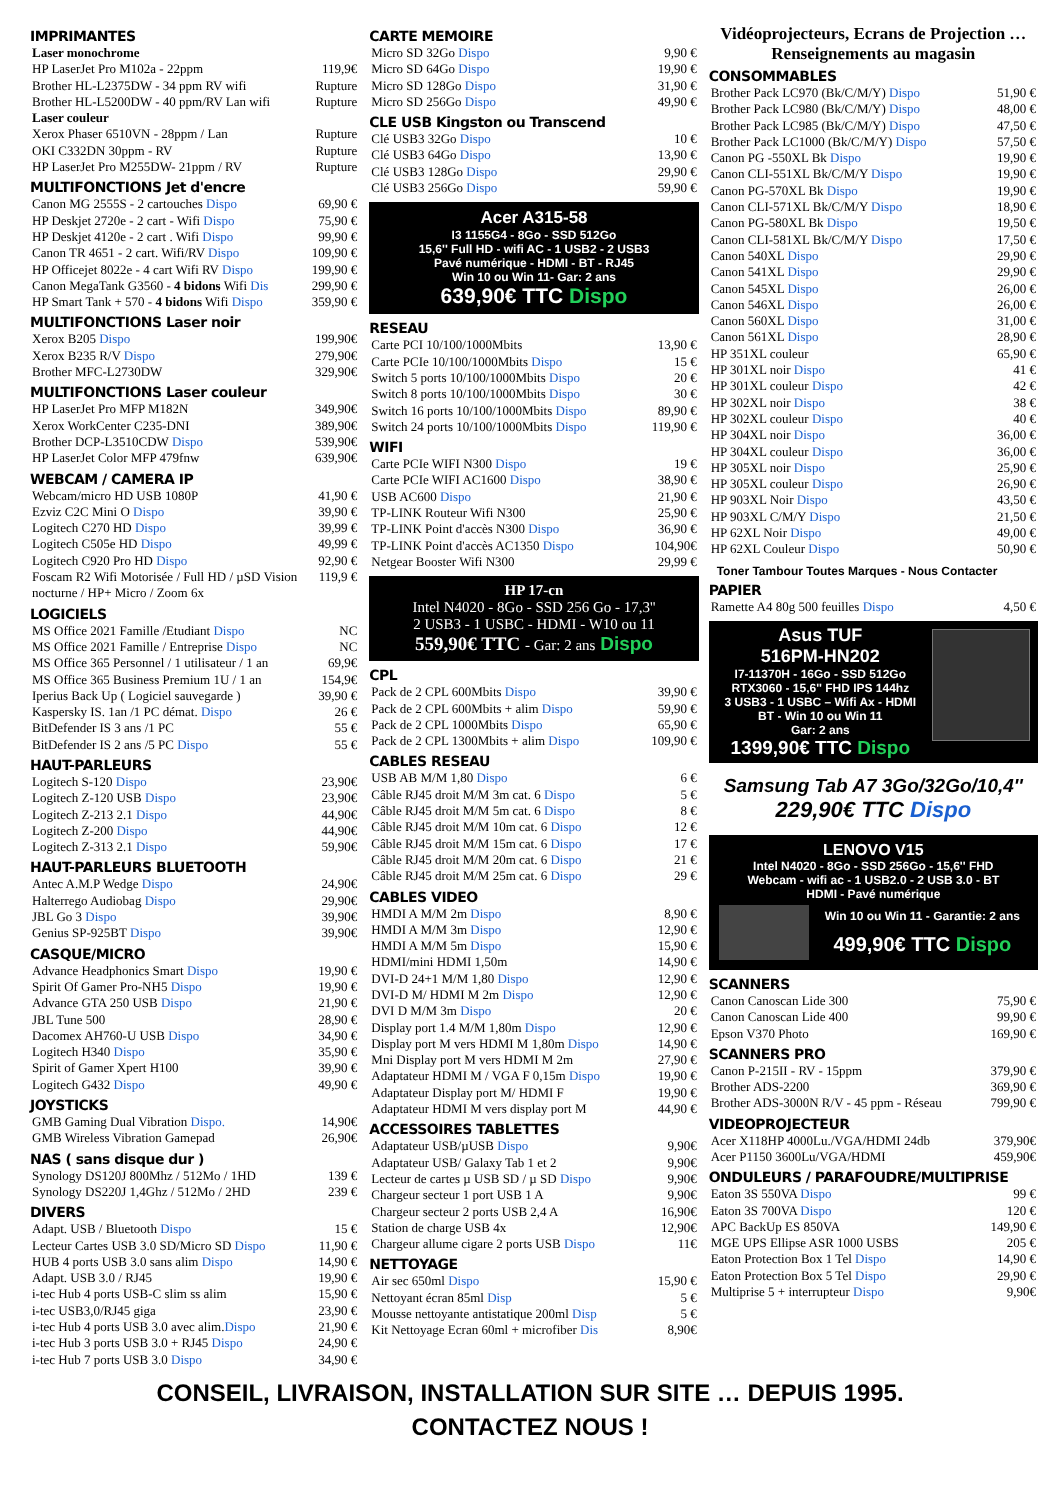IMPRIMANTES
| Laser monochrome | |
| HP LaserJet Pro M102a - 22ppm | 119,9€ |
| Brother HL-L2375DW - 34 ppm RV wifi | Rupture |
| Brother HL-L5200DW - 40 ppm/RV Lan wifi | Rupture |
| Laser couleur | |
| Xerox Phaser 6510VN - 28ppm / Lan | Rupture |
| OKI C332DN 30ppm - RV | Rupture |
| HP LaserJet Pro M255DW- 21ppm / RV | Rupture |
MULTIFONCTIONS Jet d'encre
| Canon MG 2555S - 2 cartouches Dispo | 69,90 € |
| HP Deskjet 2720e - 2 cart - Wifi Dispo | 75,90 € |
| HP Deskjet 4120e - 2 cart . Wifi Dispo | 99,90 € |
| Canon TR 4651 - 2 cart. Wifi/RV Dispo | 109,90 € |
| HP Officejet 8022e - 4 cart Wifi RV Dispo | 199,90 € |
| Canon MegaTank G3560 - 4 bidons Wifi Dis | 299,90 € |
| HP Smart Tank + 570 - 4 bidons Wifi Dispo | 359,90 € |
MULTIFONCTIONS Laser noir
| Xerox B205 Dispo | 199,90€ |
| Xerox B235 R/V Dispo | 279,90€ |
| Brother MFC-L2730DW | 329,90€ |
MULTIFONCTIONS Laser couleur
| HP LaserJet Pro MFP M182N | 349,90€ |
| Xerox WorkCenter C235-DNI | 389,90€ |
| Brother DCP-L3510CDW Dispo | 539,90€ |
| HP LaserJet Color MFP 479fnw | 639,90€ |
WEBCAM / CAMERA IP
| Webcam/micro HD USB 1080P | 41,90 € |
| Ezviz C2C Mini O Dispo | 39,90 € |
| Logitech C270 HD Dispo | 39,99 € |
| Logitech C505e HD Dispo | 49,99 € |
| Logitech C920 Pro HD Dispo | 92,90 € |
| Foscam R2 Wifi Motorisée / Full HD / µSD Vision nocturne / HP+ Micro / Zoom 6x | 119,9 € |
LOGICIELS
| MS Office 2021 Famille /Etudiant Dispo | NC |
| MS Office 2021 Famille / Entreprise Dispo | NC |
| MS Office 365 Personnel / 1 utilisateur / 1 an | 69,9€ |
| MS Office 365 Business Premium 1U / 1 an | 154,9€ |
| Iperius Back Up ( Logiciel sauvegarde ) | 39,90 € |
| Kaspersky IS. 1an /1 PC démat. Dispo | 26 € |
| BitDefender IS 3 ans /1 PC | 55 € |
| BitDefender IS 2 ans /5 PC Dispo | 55 € |
HAUT-PARLEURS
| Logitech S-120 Dispo | 23,90€ |
| Logitech Z-120 USB Dispo | 23,90€ |
| Logitech Z-213 2.1 Dispo | 44,90€ |
| Logitech Z-200 Dispo | 44,90€ |
| Logitech Z-313 2.1 Dispo | 59,90€ |
HAUT-PARLEURS BLUETOOTH
| Antec A.M.P Wedge Dispo | 24,90€ |
| Halterrego Audiobag Dispo | 29,90€ |
| JBL Go 3 Dispo | 39,90€ |
| Genius SP-925BT Dispo | 39,90€ |
CASQUE/MICRO
| Advance Headphonics Smart Dispo | 19,90 € |
| Spirit Of Gamer Pro-NH5 Dispo | 19,90 € |
| Advance GTA 250 USB Dispo | 21,90 € |
| JBL Tune 500 | 28,90 € |
| Dacomex AH760-U USB Dispo | 34,90 € |
| Logitech H340 Dispo | 35,90 € |
| Spirit of Gamer Xpert H100 | 39,90 € |
| Logitech G432 Dispo | 49,90 € |
JOYSTICKS
| GMB Gaming Dual Vibration Dispo. | 14,90€ |
| GMB Wireless Vibration Gamepad | 26,90€ |
NAS ( sans disque dur )
| Synology DS120J 800Mhz / 512Mo / 1HD | 139 € |
| Synology DS220J 1,4Ghz / 512Mo / 2HD | 239 € |
DIVERS
| Adapt. USB / Bluetooth Dispo | 15 € |
| Lecteur Cartes USB 3.0 SD/Micro SD Dispo | 11,90 € |
| HUB 4 ports USB 3.0 sans alim Dispo | 14,90 € |
| Adapt. USB 3.0 / RJ45 | 19,90 € |
| i-tec Hub 4 ports USB-C slim ss alim | 15,90 € |
| i-tec USB3,0/RJ45 giga | 23,90 € |
| i-tec Hub 4 ports USB 3.0 avec alim. Dispo | 21,90 € |
| i-tec Hub 3 ports USB 3.0 + RJ45 Dispo | 24,90 € |
| i-tec Hub 7 ports USB 3.0 Dispo | 34,90 € |
CARTE MEMOIRE
| Micro SD 32Go Dispo | 9,90 € |
| Micro SD 64Go Dispo | 19,90 € |
| Micro SD 128Go Dispo | 31,90 € |
| Micro SD 256Go Dispo | 49,90 € |
CLE USB Kingston ou Transcend
| Clé USB3 32Go Dispo | 10 € |
| Clé USB3 64Go Dispo | 13,90 € |
| Clé USB3 128Go Dispo | 29,90 € |
| Clé USB3 256Go Dispo | 59,90 € |
Acer A315-58
I3 1155G4 - 8Go - SSD 512Go
15,6'' Full HD - wifi AC - 1 USB2 - 2 USB3
Pavé numérique - HDMI - BT - RJ45
Win 10 ou Win 11- Gar: 2 ans
639,90€ TTC Dispo
RESEAU
| Carte PCI 10/100/1000Mbits | 13,90 € |
| Carte PCIe 10/100/1000Mbits Dispo | 15 € |
| Switch 5 ports 10/100/1000Mbits Dispo | 20 € |
| Switch 8 ports 10/100/1000Mbits Dispo | 30 € |
| Switch 16 ports 10/100/1000Mbits Dispo | 89,90 € |
| Switch 24 ports 10/100/1000Mbits Dispo | 119,90 € |
WIFI
| Carte PCIe WIFI N300 Dispo | 19 € |
| Carte PCIe WIFI AC1600 Dispo | 38,90 € |
| USB AC600 Dispo | 21,90 € |
| TP-LINK Routeur Wifi N300 | 25,90 € |
| TP-LINK Point d'accès N300 Dispo | 36,90 € |
| TP-LINK Point d'accès AC1350 Dispo | 104,90€ |
| Netgear Booster Wifi N300 | 29,99 € |
HP 17-cn
Intel N4020 - 8Go - SSD 256 Go - 17,3''
2 USB3 - 1 USBC - HDMI - W10 ou 11
559,90€ TTC - Gar: 2 ans Dispo
CPL
| Pack de 2 CPL 600Mbits Dispo | 39,90 € |
| Pack de 2 CPL 600Mbits + alim Dispo | 59,90 € |
| Pack de 2 CPL 1000Mbits Dispo | 65,90 € |
| Pack de 2 CPL 1300Mbits + alim Dispo | 109,90 € |
CABLES RESEAU
| USB AB M/M 1,80 Dispo | 6 € |
| Câble RJ45 droit M/M 3m cat. 6 Dispo | 5 € |
| Câble RJ45 droit M/M 5m cat. 6 Dispo | 8 € |
| Câble RJ45 droit M/M 10m cat. 6 Dispo | 12 € |
| Câble RJ45 droit M/M 15m cat. 6 Dispo | 17 € |
| Câble RJ45 droit M/M 20m cat. 6 Dispo | 21 € |
| Câble RJ45 droit M/M 25m cat. 6 Dispo | 29 € |
CABLES VIDEO
| HMDI A M/M 2m Dispo | 8,90 € |
| HMDI A M/M 3m Dispo | 12,90 € |
| HMDI A M/M 5m Dispo | 15,90 € |
| HDMI/mini HDMI 1,50m | 14,90 € |
| DVI-D 24+1 M/M 1,80 Dispo | 12,90 € |
| DVI-D M/ HDMI M 2m Dispo | 12,90 € |
| DVI D M/M 3m Dispo | 20 € |
| Display port 1.4 M/M 1,80m Dispo | 12,90 € |
| Display port M vers HDMI M 1,80m Dispo | 14,90 € |
| Mni Display port M vers HDMI M 2m | 27,90 € |
| Adaptateur HDMI M / VGA F 0,15m Dispo | 19,90 € |
| Adaptateur Display port M/ HDMI F | 19,90 € |
| Adaptateur HDMI M vers display port M | 44,90 € |
ACCESSOIRES TABLETTES
| Adaptateur USB/µUSB Dispo | 9,90€ |
| Adaptateur USB/ Galaxy Tab 1 et 2 | 9,90€ |
| Lecteur de cartes µ USB SD / µ SD Dispo | 9,90€ |
| Chargeur secteur 1 port USB 1 A | 9,90€ |
| Chargeur secteur 2 ports USB 2,4 A | 16,90€ |
| Station de charge USB 4x | 12,90€ |
| Chargeur allume cigare 2 ports USB Dispo | 11€ |
NETTOYAGE
| Air sec 650ml Dispo | 15,90 € |
| Nettoyant écran 85ml Disp | 5 € |
| Mousse nettoyante antistatique 200ml Disp | 5 € |
| Kit Nettoyage Ecran 60ml + microfiber Dis | 8,90€ |
Vidéoprojecteurs, Ecrans de Projection …
Renseignements au magasin
CONSOMMABLES
| Brother Pack LC970 (Bk/C/M/Y) Dispo | 51,90 € |
| Brother Pack LC980 (Bk/C/M/Y) Dispo | 48,00 € |
| Brother Pack LC985 (Bk/C/M/Y) Dispo | 47,50 € |
| Brother Pack LC1000 (Bk/C/M/Y) Dispo | 57,50 € |
| Canon PG -550XL Bk Dispo | 19,90 € |
| Canon CLI-551XL Bk/C/M/Y Dispo | 19,90 € |
| Canon PG-570XL Bk Dispo | 19,90 € |
| Canon CLI-571XL Bk/C/M/Y Dispo | 18,90 € |
| Canon PG-580XL Bk Dispo | 19,50 € |
| Canon CLI-581XL Bk/C/M/Y Dispo | 17,50 € |
| Canon 540XL Dispo | 29,90 € |
| Canon 541XL Dispo | 29,90 € |
| Canon 545XL Dispo | 26,00 € |
| Canon 546XL Dispo | 26,00 € |
| Canon 560XL Dispo | 31,00 € |
| Canon 561XL Dispo | 28,90 € |
| HP 351XL couleur | 65,90 € |
| HP 301XL noir Dispo | 41 € |
| HP 301XL couleur Dispo | 42 € |
| HP 302XL noir Dispo | 38 € |
| HP 302XL couleur Dispo | 40 € |
| HP 304XL noir Dispo | 36,00 € |
| HP 304XL couleur Dispo | 36,00 € |
| HP 305XL noir Dispo | 25,90 € |
| HP 305XL couleur Dispo | 26,90 € |
| HP 903XL Noir Dispo | 43,50 € |
| HP 903XL C/M/Y Dispo | 21,50 € |
| HP 62XL Noir Dispo | 49,00 € |
| HP 62XL Couleur Dispo | 50,90 € |
Toner Tambour Toutes Marques - Nous Contacter
PAPIER
| Ramette A4 80g 500 feuilles Dispo | 4,50 € |
Asus TUF
516PM-HN202
I7-11370H - 16Go - SSD 512Go
RTX3060 - 15,6'' FHD IPS 144hz
3 USB3 - 1 USBC – Wifi Ax - HDMI
BT - Win 10 ou Win 11
Gar: 2 ans
1399,90€ TTC Dispo
Samsung Tab A7 3Go/32Go/10,4''
229,90€ TTC Dispo
LENOVO V15
Intel N4020 - 8Go - SSD 256Go - 15,6'' FHD
Webcam - wifi ac - 1 USB2.0 - 2 USB 3.0 - BT
HDMI - Pavé numérique
Win 10 ou Win 11 - Garantie: 2 ans
499,90€ TTC Dispo
SCANNERS
| Canon Canoscan Lide 300 | 75,90 € |
| Canon Canoscan Lide 400 | 99,90 € |
| Epson V370 Photo | 169,90 € |
SCANNERS PRO
| Canon P-215II - RV - 15ppm | 379,90 € |
| Brother ADS-2200 | 369,90 € |
| Brother ADS-3000N R/V - 45 ppm - Réseau | 799,90 € |
VIDEOPROJECTEUR
| Acer X118HP 4000Lu./VGA/HDMI 24db | 379,90€ |
| Acer P1150 3600Lu/VGA/HDMI | 459,90€ |
ONDULEURS / PARAFOUDRE/MULTIPRISE
| Eaton 3S 550VA Dispo | 99 € |
| Eaton 3S 700VA Dispo | 120 € |
| APC BackUp ES 850VA | 149,90 € |
| MGE UPS Ellipse ASR 1000 USBS | 205 € |
| Eaton Protection Box 1 Tel Dispo | 14,90 € |
| Eaton Protection Box 5 Tel Dispo | 29,90 € |
| Multiprise 5 + interrupteur Dispo | 9,90€ |
CONSEIL, LIVRAISON, INSTALLATION SUR SITE … DEPUIS 1995.
CONTACTEZ NOUS !